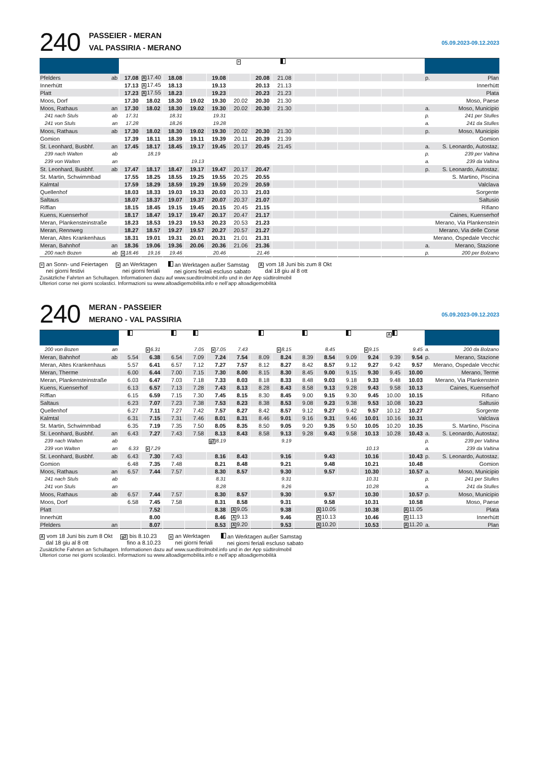240
PASSEIER - MERAN
VAL PASSIRIA - MERANO
05.09.2023-09.12.2023
| | | | | | | | + | | | | | | | | | | |
| --- | --- | --- | --- | --- | --- | --- | --- | --- | --- | --- | --- | --- | --- | --- | --- | --- | --- |
| Pfelders | ab | 17.08 | A 17.40 | 18.08 | | 19.08 | | 20.08 | 21.08 | | | | | | | p. | Plan |
| Innerhütt | | 17.13 | A 17.45 | 18.13 | | 19.13 | | 20.13 | 21.13 | | | | | | | | Innerhütt |
| Platt | | 17.23 | A 17.55 | 18.23 | | 19.23 | | 20.23 | 21.23 | | | | | | | | Plata |
| Moos, Dorf | | 17.30 | 18.02 | 18.30 | 19.02 | 19.30 | 20.02 | 20.30 | 21.30 | | | | | | | | Moso, Paese |
| Moos, Rathaus | an | 17.30 | 18.02 | 18.30 | 19.02 | 19.30 | 20.02 | 20.30 | 21.30 | | | | | | | a. | Moso, Municipio |
| 241 nach Stuls | ab | 17.31 | | 18.31 | | 19.31 | | | | | | | | | | p. | 241 per Stulles |
| 241 von Stuls | an | 17.28 | | 18.26 | | 19.28 | | | | | | | | | | a. | 241 da Stulles |
| Moos, Rathaus | ab | 17.30 | 18.02 | 18.30 | 19.02 | 19.30 | 20.02 | 20.30 | 21.30 | | | | | | | p. | Moso, Municipio |
| Gomion | | 17.39 | 18.11 | 18.39 | 19.11 | 19.39 | 20.11 | 20.39 | 21.39 | | | | | | | | Gomion |
| St. Leonhard, Busbhf. | an | 17.45 | 18.17 | 18.45 | 19.17 | 19.45 | 20.17 | 20.45 | 21.45 | | | | | | | a. | S. Leonardo, Autostaz. |
| 239 nach Walten | ab | | 18.19 | | | | | | | | | | | | | p. | 239 per Valtina |
| 239 von Walten | an | | | | 19.13 | | | | | | | | | | | a. | 239 da Valtina |
| St. Leonhard, Busbhf. | ab | 17.47 | 18.17 | 18.47 | 19.17 | 19.47 | 20.17 | 20.47 | | | | | | | | p. | S. Leonardo, Autostaz. |
| St. Martin, Schwimmbad | | 17.55 | 18.25 | 18.55 | 19.25 | 19.55 | 20.25 | 20.55 | | | | | | | | | S. Martino, Piscina |
| Kalmtal | | 17.59 | 18.29 | 18.59 | 19.29 | 19.59 | 20.29 | 20.59 | | | | | | | | | Valclava |
| Quellenhof | | 18.03 | 18.33 | 19.03 | 19.33 | 20.03 | 20.33 | 21.03 | | | | | | | | | Sorgente |
| Saltaus | | 18.07 | 18.37 | 19.07 | 19.37 | 20.07 | 20.37 | 21.07 | | | | | | | | | Saltusio |
| Riffian | | 18.15 | 18.45 | 19.15 | 19.45 | 20.15 | 20.45 | 21.15 | | | | | | | | | Rifiano |
| Kuens, Kuenserhof | | 18.17 | 18.47 | 19.17 | 19.47 | 20.17 | 20.47 | 21.17 | | | | | | | | | Caines, Kuenserhof |
| Meran, Plankensteinstraße | | 18.23 | 18.53 | 19.23 | 19.53 | 20.23 | 20.53 | 21.23 | | | | | | | | | Merano, Via Plankenstein |
| Meran, Rennweg | | 18.27 | 18.57 | 19.27 | 19.57 | 20.27 | 20.57 | 21.27 | | | | | | | | | Merano, Via delle Corse |
| Meran, Altes Krankenhaus | | 18.31 | 19.01 | 19.31 | 20.01 | 20.31 | 21.01 | 21.31 | | | | | | | | | Merano, Ospedale Vecchio |
| Meran, Bahnhof | an | 18.36 | 19.06 | 19.36 | 20.06 | 20.36 | 21.06 | 21.36 | | | | | | | | a. | Merano, Stazione |
| 200 nach Bozen | ab | x 18.46 | 19.16 | 19.46 | | 20.46 | | 21.46 | | | | | | | | p. | 200 per Bolzano |
+ an Sonn- und Feiertagen
nei giorni festivi x an Werktagen
nei giorni feriali an Werktagen außer Samstag
nei giorni feriali escluso sabato A vom 18 Juni bis zum 8 Okt
dal 18 giu al 8 ott
Zusätzliche Fahrten an Schultagen. Informationen dazu auf www.suedtirolmobil.info und in der App südtirolmobil
Ulteriori corse nei giorni scolastici. Informazioni su www.altoadigemobilita.info e nell’app altoadigemobilità
240
MERAN - PASSEIER
MERANO - VAL PASSIRIA
05.09.2023-09.12.2023
| | | | | | | | | | | | | | | A | | | |
| --- | --- | --- | --- | --- | --- | --- | --- | --- | --- | --- | --- | --- | --- | --- | --- | --- | --- |
| 200 von Bozen | an | | x 6.31 | | 7.05 | x 7.05 | 7.43 | | x 8.15 | | 8.45 | | x 9.15 | | 9.45 | a. | 200 da Bolzano |
| Meran, Bahnhof | ab | 5.54 | 6.38 | 6.54 | 7.09 | 7.24 | 7.54 | 8.09 | 8.24 | 8.39 | 8.54 | 9.09 | 9.24 | 9.39 | 9.54 | p. | Merano, Stazione |
| Meran, Altes Krankenhaus | | 5.57 | 6.41 | 6.57 | 7.12 | 7.27 | 7.57 | 8.12 | 8.27 | 8.42 | 8.57 | 9.12 | 9.27 | 9.42 | 9.57 | | Merano, Ospedale Vecchio |
| Meran, Therme | | 6.00 | 6.44 | 7.00 | 7.15 | 7.30 | 8.00 | 8.15 | 8.30 | 8.45 | 9.00 | 9.15 | 9.30 | 9.45 | 10.00 | | Merano, Terme |
| Meran, Plankensteinstraße | | 6.03 | 6.47 | 7.03 | 7.18 | 7.33 | 8.03 | 8.18 | 8.33 | 8.48 | 9.03 | 9.18 | 9.33 | 9.48 | 10.03 | | Merano, Via Plankenstein |
| Kuens, Kuenserhof | | 6.13 | 6.57 | 7.13 | 7.28 | 7.43 | 8.13 | 8.28 | 8.43 | 8.58 | 9.13 | 9.28 | 9.43 | 9.58 | 10.13 | | Caines, Kuenserhof |
| Riffian | | 6.15 | 6.59 | 7.15 | 7.30 | 7.45 | 8.15 | 8.30 | 8.45 | 9.00 | 9.15 | 9.30 | 9.45 | 10.00 | 10.15 | | Rifiano |
| Saltaus | | 6.23 | 7.07 | 7.23 | 7.38 | 7.53 | 8.23 | 8.38 | 8.53 | 9.08 | 9.23 | 9.38 | 9.53 | 10.08 | 10.23 | | Saltusio |
| Quellenhof | | 6.27 | 7.11 | 7.27 | 7.42 | 7.57 | 8.27 | 8.42 | 8.57 | 9.12 | 9.27 | 9.42 | 9.57 | 10.12 | 10.27 | | Sorgente |
| Kalmtal | | 6.31 | 7.15 | 7.31 | 7.46 | 8.01 | 8.31 | 8.46 | 9.01 | 9.16 | 9.31 | 9.46 | 10.01 | 10.16 | 10.31 | | Valclava |
| St. Martin, Schwimmbad | | 6.35 | 7.19 | 7.35 | 7.50 | 8.05 | 8.35 | 8.50 | 9.05 | 9.20 | 9.35 | 9.50 | 10.05 | 10.20 | 10.35 | | S. Martino, Piscina |
| St. Leonhard, Busbhf. | an | 6.43 | 7.27 | 7.43 | 7.58 | 8.13 | 8.43 | 8.58 | 9.13 | 9.28 | 9.43 | 9.58 | 10.13 | 10.28 | 10.43 | a. | S. Leonardo, Autostaz. |
| 239 nach Walten | ab | | | | | g2 8.19 | | | 9.19 | | | | | | | p. | 239 per Valtina |
| 239 von Walten | an | 6.33 | x 7.29 | | | | | | | | | | 10.13 | | | a. | 239 da Valtina |
| St. Leonhard, Busbhf. | ab | 6.43 | 7.30 | 7.43 | | 8.16 | 8.43 | | 9.16 | | 9.43 | | 10.16 | | 10.43 | p. | S. Leonardo, Autostaz. |
| Gomion | | 6.48 | 7.35 | 7.48 | | 8.21 | 8.48 | | 9.21 | | 9.48 | | 10.21 | | 10.48 | | Gomion |
| Moos, Rathaus | an | 6.57 | 7.44 | 7.57 | | 8.30 | 8.57 | | 9.30 | | 9.57 | | 10.30 | | 10.57 | a. | Moso, Municipio |
| 241 nach Stuls | ab | | | | | 8.31 | | | 9.31 | | | | 10.31 | | | p. | 241 per Stulles |
| 241 von Stuls | an | | | | | 8.28 | | | 9.26 | | | | 10.28 | | | a. | 241 da Stulles |
| Moos, Rathaus | ab | 6.57 | 7.44 | 7.57 | | 8.30 | 8.57 | | 9.30 | | 9.57 | | 10.30 | | 10.57 | p. | Moso, Municipio |
| Moos, Dorf | | 6.58 | 7.45 | 7.58 | | 8.31 | 8.58 | | 9.31 | | 9.58 | | 10.31 | | 10.58 | | Moso, Paese |
| Platt | | | 7.52 | | | 8.38 | A 9.05 | | 9.38 | | A 10.05 | | 10.38 | | A 11.05 | | Plata |
| Innerhütt | | | 8.00 | | | 8.46 | A 9.13 | | 9.46 | | A 10.13 | | 10.46 | | A 11.13 | | Innerhütt |
| Pfelders | an | | 8.07 | | | 8.53 | A 9.20 | | 9.53 | | A 10.20 | | 10.53 | | A 11.20 | a. | Plan |
A vom 18 Juni bis zum 8 Okt
dal 18 giu al 8 ott g2 bis 8.10.23
fino a 8.10.23 x an Werktagen
nei giorni feriali an Werktagen außer Samstag
nei giorni feriali escluso sabato
Zusätzliche Fahrten an Schultagen. Informationen dazu auf www.suedtirolmobil.info und in der App südtirolmobil
Ulteriori corse nei giorni scolastici. Informazioni su www.altoadigemobilita.info e nell’app altoadigemobilità